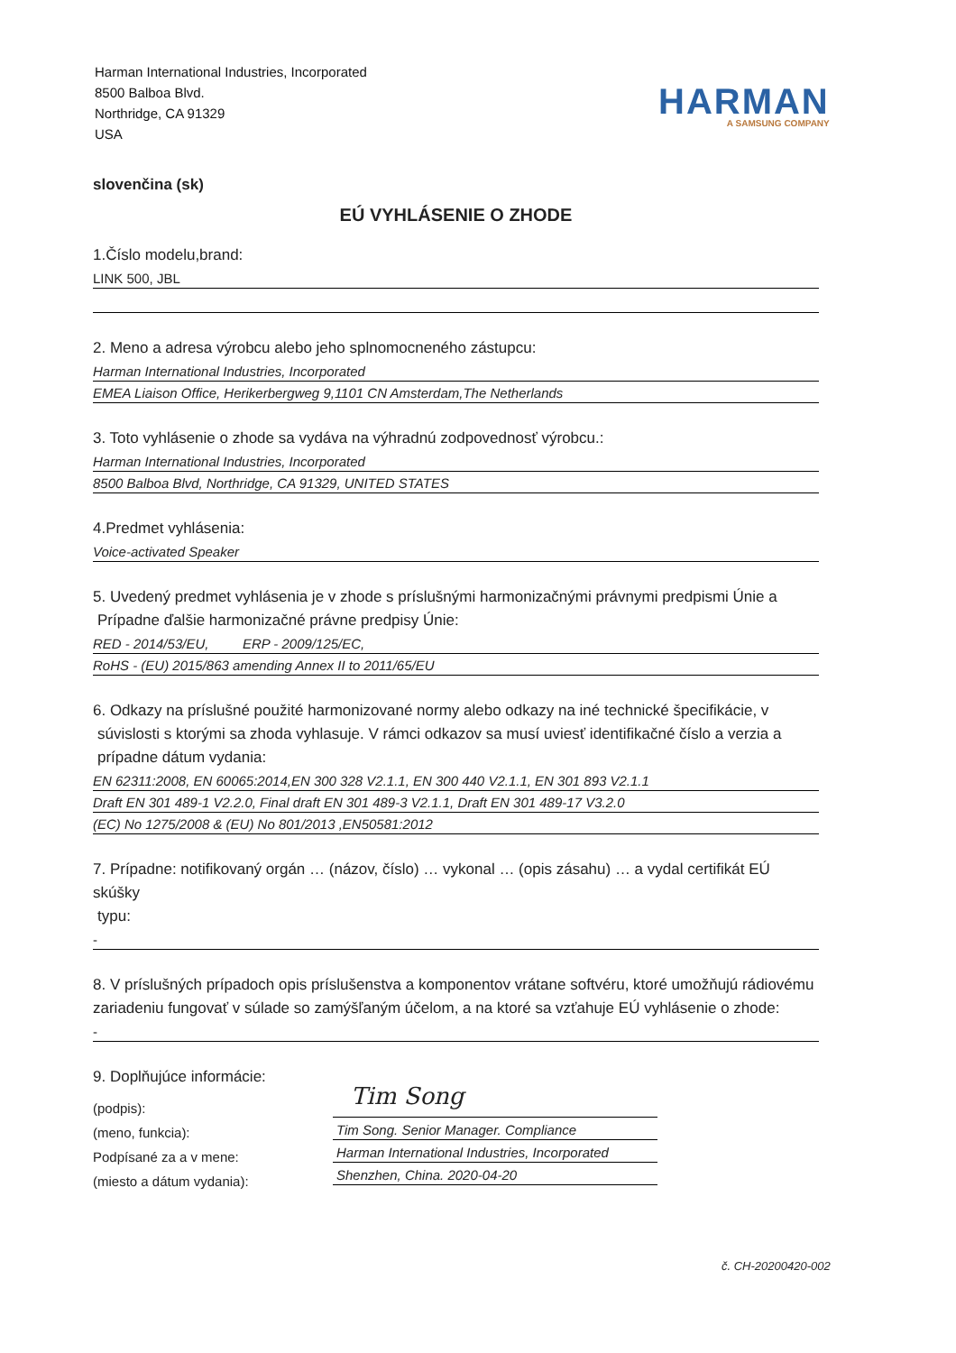Harman International Industries, Incorporated
8500 Balboa Blvd.
Northridge, CA 91329
USA
HARMAN
A SAMSUNG COMPANY
slovenčina (sk)
EÚ VYHLÁSENIE O ZHODE
1.Číslo modelu,brand:
LINK 500, JBL
2. Meno a adresa výrobcu alebo jeho splnomocneného zástupcu:
Harman International Industries, Incorporated
EMEA Liaison Office, Herikerbergweg 9,1101 CN Amsterdam,The Netherlands
3. Toto vyhlásenie o zhode sa vydáva na výhradnú zodpovednosť výrobcu.:
Harman International Industries, Incorporated
8500 Balboa Blvd, Northridge, CA 91329, UNITED STATES
4.Predmet vyhlásenia:
Voice-activated Speaker
5. Uvedený predmet vyhlásenia je v zhode s príslušnými harmonizačnými právnymi predpismi Únie a
Prípadne ďalšie harmonizačné právne predpisy Únie:
RED - 2014/53/EU, ERP - 2009/125/EC,
RoHS - (EU) 2015/863 amending Annex II to 2011/65/EU
6. Odkazy na príslušné použité harmonizované normy alebo odkazy na iné technické špecifikácie, v
súvislosti s ktorými sa zhoda vyhlasuje. V rámci odkazov sa musí uviesť identifikačné číslo a verzia a
prípadne dátum vydania:
EN 62311:2008, EN 60065:2014,EN 300 328 V2.1.1, EN 300 440 V2.1.1, EN 301 893 V2.1.1
Draft EN 301 489-1 V2.2.0, Final draft EN 301 489-3 V2.1.1, Draft EN 301 489-17 V3.2.0
(EC) No 1275/2008 & (EU) No 801/2013 ,EN50581:2012
7. Prípadne: notifikovaný orgán … (názov, číslo) … vykonal … (opis zásahu) … a vydal certifikát EÚ skúšky
typu:
-
8. V príslušných prípadoch opis príslušenstva a komponentov vrátane softvéru, ktoré umožňujú rádiovému zariadeniu fungovať v súlade so zamýšľaným účelom, a na ktoré sa vzťahuje EÚ vyhlásenie o zhode:
-
9. Doplňujúce informácie:
(podpis):
(meno, funkcia):
Podpísané za a v mene:
(miesto a dátum vydania):
Tim Song
Tim Song. Senior Manager. Compliance
Harman International Industries, Incorporated
Shenzhen, China. 2020-04-20
č. CH-20200420-002